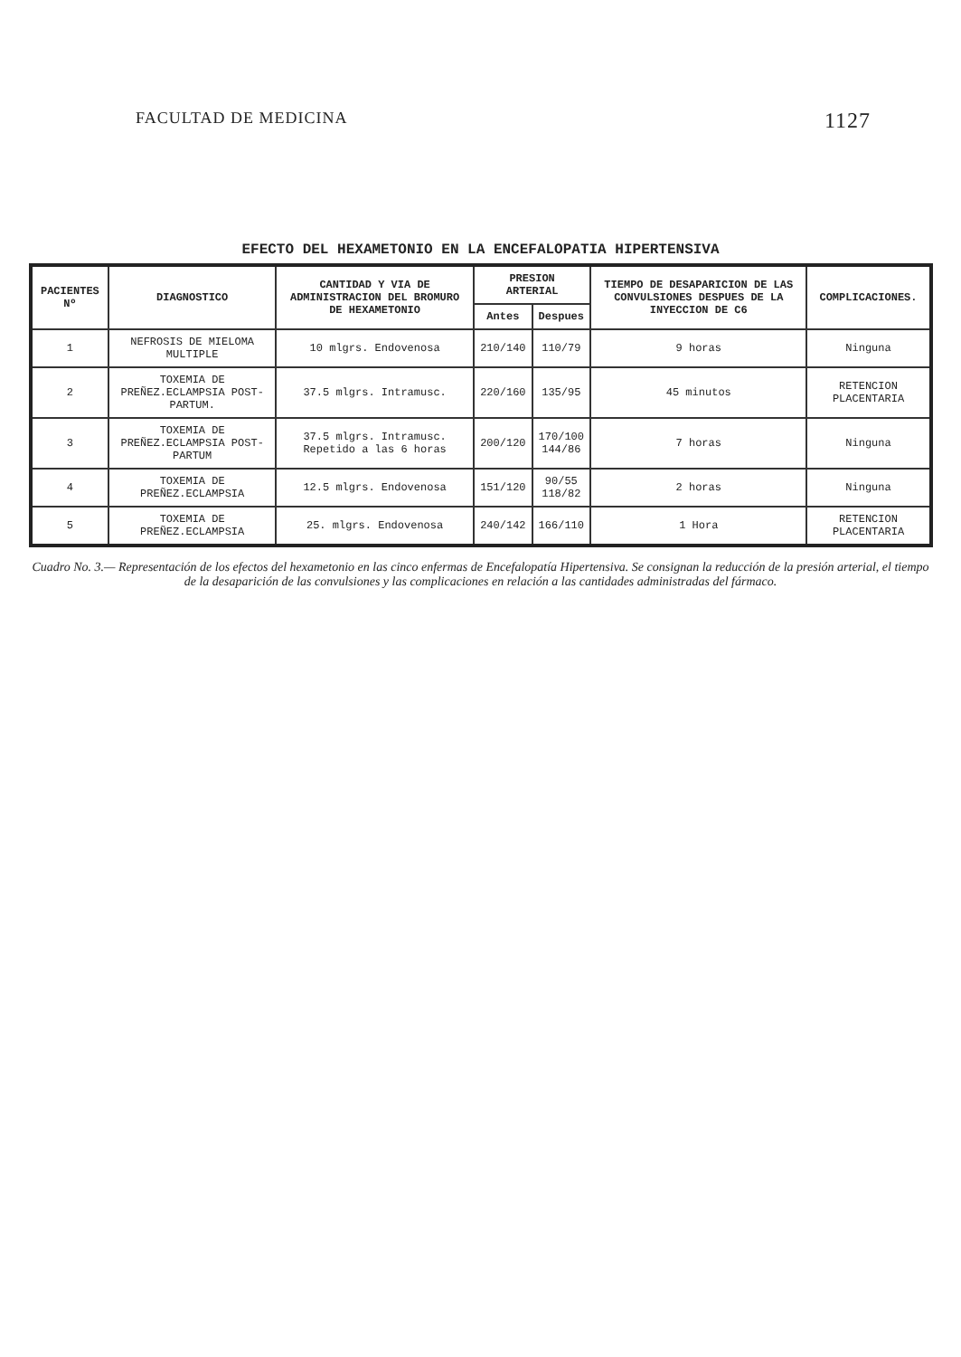FACULTAD DE MEDICINA 1127
EFECTO DEL HEXAMETONIO EN LA ENCEFALOPATIA HIPERTENSIVA
| PACIENTES Nº | DIAGNOSTICO | CANTIDAD Y VIA DE ADMINISTRACION DEL BROMURO DE HEXAMETONIO | PRESION ARTERIAL | | TIEMPO DE DESAPARICION DE LAS CONVULSIONES DESPUES DE LA INYECCION DE C6 | COMPLICACIONES. |
| --- | --- | --- | --- | --- | --- | --- |
| | | | Antes | Despues | | |
| 1 | NEFROSIS DE MIELOMA MULTIPLE | 10 mlgrs. Endovenosa | 210/140 | 110/79 | 9 horas | Ninguna |
| 2 | TOXEMIA DE PREÑEZ.ECLAMPSIA POST-PARTUM. | 37.5 mlgrs. Intramusc. | 220/160 | 135/95 | 45 minutos | RETENCION PLACENTARIA |
| 3 | TOXEMIA DE PREÑEZ.ECLAMPSIA POST-PARTUM | 37.5 mlgrs. Intramusc. Repetido a las 6 horas | 200/120 | 170/100 144/86 | 7 horas | Ninguna |
| 4 | TOXEMIA DE PREÑEZ.ECLAMPSIA | 12.5 mlgrs. Endovenosa | 151/120 | 90/55 118/82 | 2 horas | Ninguna |
| 5 | TOXEMIA DE PREÑEZ.ECLAMPSIA | 25. mlgrs. Endovenosa | 240/142 | 166/110 | 1 Hora | RETENCION PLACENTARIA |
Cuadro No. 3.— Representación de los efectos del hexametonio en las cinco enfermas de Encefalopatía Hipertensiva. Se consignan la reducción de la presión arterial, el tiempo de la desaparición de las convulsiones y las complicaciones en relación a las cantidades administradas del fármaco.